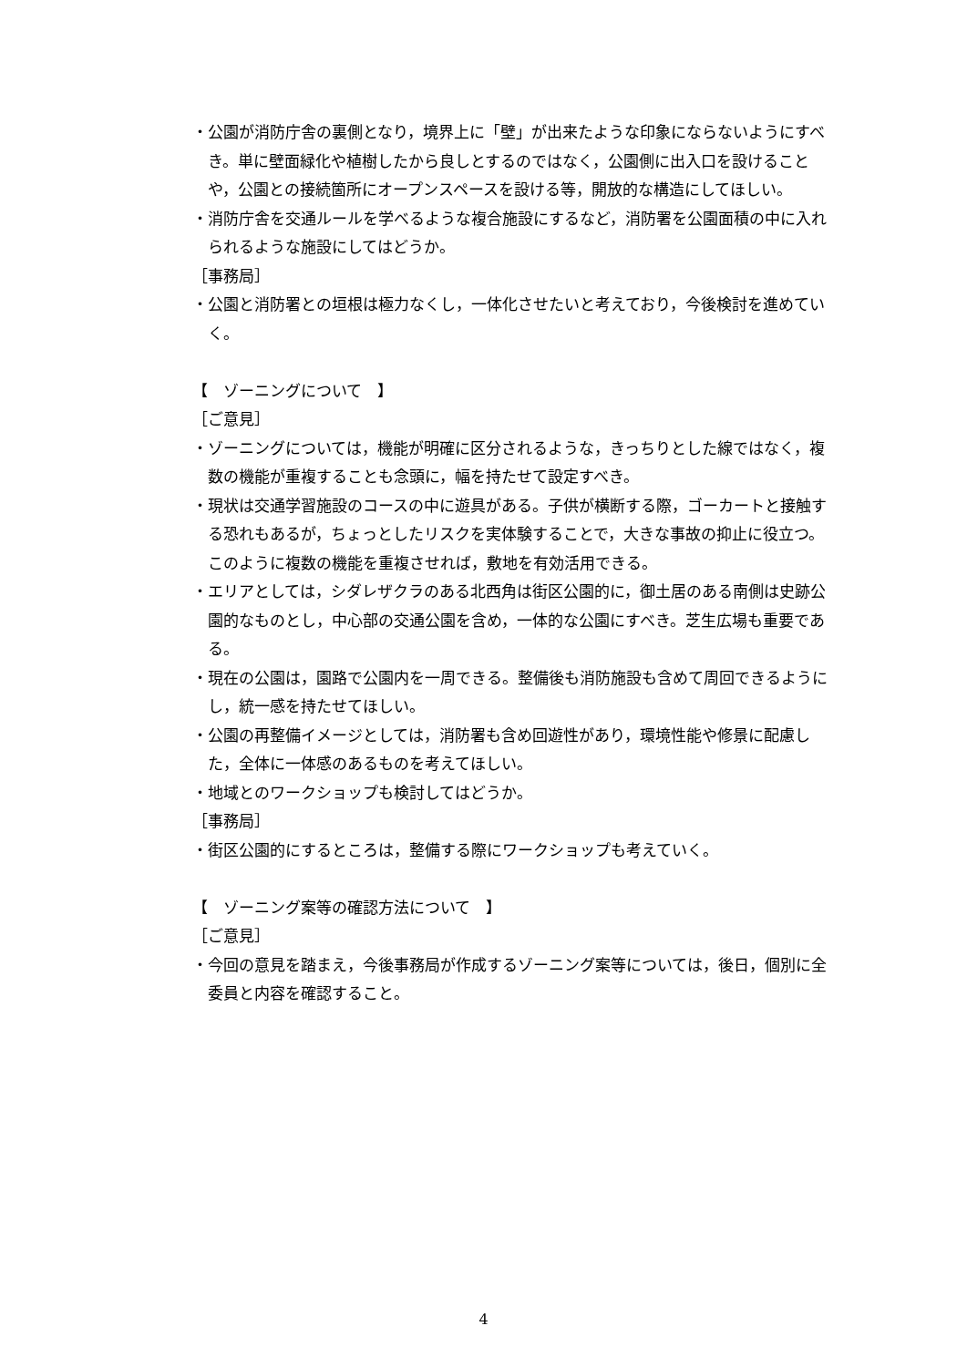・公園が消防庁舎の裏側となり，境界上に「壁」が出来たような印象にならないようにすべき。単に壁面緑化や植樹したから良しとするのではなく，公園側に出入口を設けることや，公園との接続箇所にオープンスペースを設ける等，開放的な構造にしてほしい。
・消防庁舎を交通ルールを学べるような複合施設にするなど，消防署を公園面積の中に入れられるような施設にしてはどうか。
［事務局］
・公園と消防署との垣根は極力なくし，一体化させたいと考えており，今後検討を進めていく。
【　ゾーニングについて　】
［ご意見］
・ゾーニングについては，機能が明確に区分されるような，きっちりとした線ではなく，複数の機能が重複することも念頭に，幅を持たせて設定すべき。
・現状は交通学習施設のコースの中に遊具がある。子供が横断する際，ゴーカートと接触する恐れもあるが，ちょっとしたリスクを実体験することで，大きな事故の抑止に役立つ。このように複数の機能を重複させれば，敷地を有効活用できる。
・エリアとしては，シダレザクラのある北西角は街区公園的に，御土居のある南側は史跡公園的なものとし，中心部の交通公園を含め，一体的な公園にすべき。芝生広場も重要である。
・現在の公園は，園路で公園内を一周できる。整備後も消防施設も含めて周回できるようにし，統一感を持たせてほしい。
・公園の再整備イメージとしては，消防署も含め回遊性があり，環境性能や修景に配慮した，全体に一体感のあるものを考えてほしい。
・地域とのワークショップも検討してはどうか。
［事務局］
・街区公園的にするところは，整備する際にワークショップも考えていく。
【　ゾーニング案等の確認方法について　】
［ご意見］
・今回の意見を踏まえ，今後事務局が作成するゾーニング案等については，後日，個別に全委員と内容を確認すること。
4